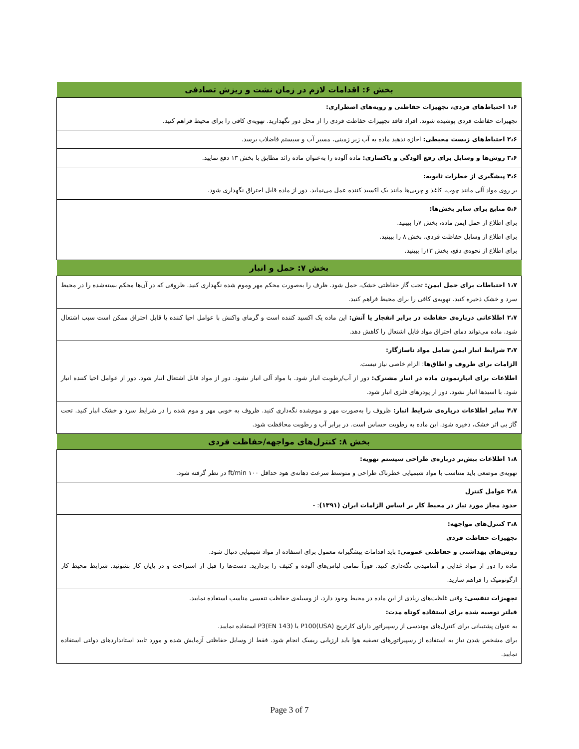| بخش ۶: اقدامات لازم در زمان نشت و ریزش تصادفی |
| --- |
| ۱،۶ احتیاط‌های فردی، تجهیزات حفاظتی و رویه‌های اضطراری: تجهیزات حفاظت فردی پوشیده شوند. افراد فاقد تجهیزات حفاظت فردی را از محل دور نگهدارید. تهویه‌ی کافی را برای محیط فراهم کنید. |
| ۲،۶ احتیاط‌های زیست محیطی: اجازه ندهید ماده به آب زیر زمینی، مسیر آب و سیستم فاضلاب برسد. |
| ۳،۶ روش‌ها و وسایل برای رفع آلودگی و پاکسازی: ماده آلوده را به‌عنوان ماده زائد مطابق با بخش ۱۳ دفع نمایید. |
| ۴،۶ پیشگیری از خطرات ثانویه: بر روی مواد آلی مانند چوب، کاغذ و چربی‌ها مانند یک اکسید کننده عمل می‌نماید. دور از ماده قابل احتراق نگهداری شود. |
| ۵،۶ منابع برای سایر بخش‌ها: برای اطلاع از حمل ایمن ماده، بخش ۷را ببینید. برای اطلاع از وسایل حفاظت فردی، بخش ۸ را ببینید. برای اطلاع از نحوه‌ی دفع، بخش ۱۳را ببینید. |
| بخش ۷: حمل و انبار |
| ۱،۷ احتیاطات برای حمل ایمن: تحت گاز حفاظتی خشک، حمل شود. ظرف را به‌صورت محکم مهر وموم شده نگهداری کنید. ظروفی که در آن‌ها محکم بسته‌شده را در محیط سرد و خشک ذخیره کنید. تهویه‌ی کافی را برای محیط فراهم کنید. |
| ۲،۷ اطلاعاتی درباره‌ی حفاظت در برابر انفجار یا آتش: این ماده یک اکسید کننده است و گرمای واکنش با عوامل احیا کننده یا قابل احتراق ممکن است سبب اشتعال شود. ماده می‌تواند دمای احتراق مواد قابل اشتعال را کاهش دهد. |
| ۳،۷ شرایط انبار ایمن شامل مواد ناسازگار: الزامات برای ظروف و اطاق‌ها : الزام خاصی نیاز نیست. اطلاعات برای انبارنمودن ماده در انبار مشترک: دور از آب/رطوبت انبار شود. با مواد آلی انبار نشود. دور از مواد قابل اشتعال انبار شود. دور از عوامل احیا کننده انبار شود. با اسیدها انبار نشود. دور از پودرهای فلزی انبار شود. |
| ۴،۷ سایر اطلاعات درباره‌ی شرایط انبار: ظروف را به‌صورت مهر و موم‌شده نگه‌داری کنید. ظروف به خوبی مهر و موم شده را در شرایط سرد و خشک انبار کنید. تحت گاز بی اثر خشک، ذخیره شود. این ماده به رطوبت حساس است. در برابر آب و رطوبت محافظت شود. |
| بخش ۸: کنترل‌های مواجهه/حفاظت فردی |
| ۱،۸ اطلاعات بیش‌تر درباره‌ی طراحی سیستم تهویه: تهویه‌ی موضعی باید متناسب با مواد شیمیایی خطرناک طراحی و متوسط سرعت دهانه‌ی هود حداقل ۱۰۰ ft/min در نظر گرفته شود. |
| ۲،۸ عوامل کنترل حدود مجاز مورد نیاز در محیط کار بر اساس الزامات ایران (۱۳۹۱) : - |
| ۳،۸ کنترل‌های مواجهه: تجهیزات حفاظت فردی روش‌های بهداشتی و حفاظتی عمومی: باید اقدامات پیشگیرانه معمول برای استفاده از مواد شیمیایی دنبال شود. ماده را دور از مواد غذایی و آشامیدنی نگه‌داری کنید. فوراً تمامی لباس‌های آلوده و کثیف را بردارید. دست‌ها را قبل از استراحت و در پایان کار بشوئید. شرایط محیط کار ارگونومیک را فراهم سازید. |
| تجهیزات تنفسی: وقتی غلظت‌های زیادی از این ماده در محیط وجود دارد، از وسیله‌ی حفاظت تنفسی مناسب استفاده نمایید. فیلتر توصیه شده برای استفاده کوتاه مدت: به عنوان پشتیبانی برای کنترل‌های مهندسی از رسپیراتور دارای کارتریج P100(USA) یا P3(EN 143) استفاده نمایید. برای مشخص شدن نیاز به استفاده از رسپیراتورهای تصفیه هوا باید ارزیابی ریسک انجام شود. فقط از وسایل حفاظتی آزمایش شده و مورد تایید استانداردهای دولتی استفاده نمایید. |
Page 3 of 7